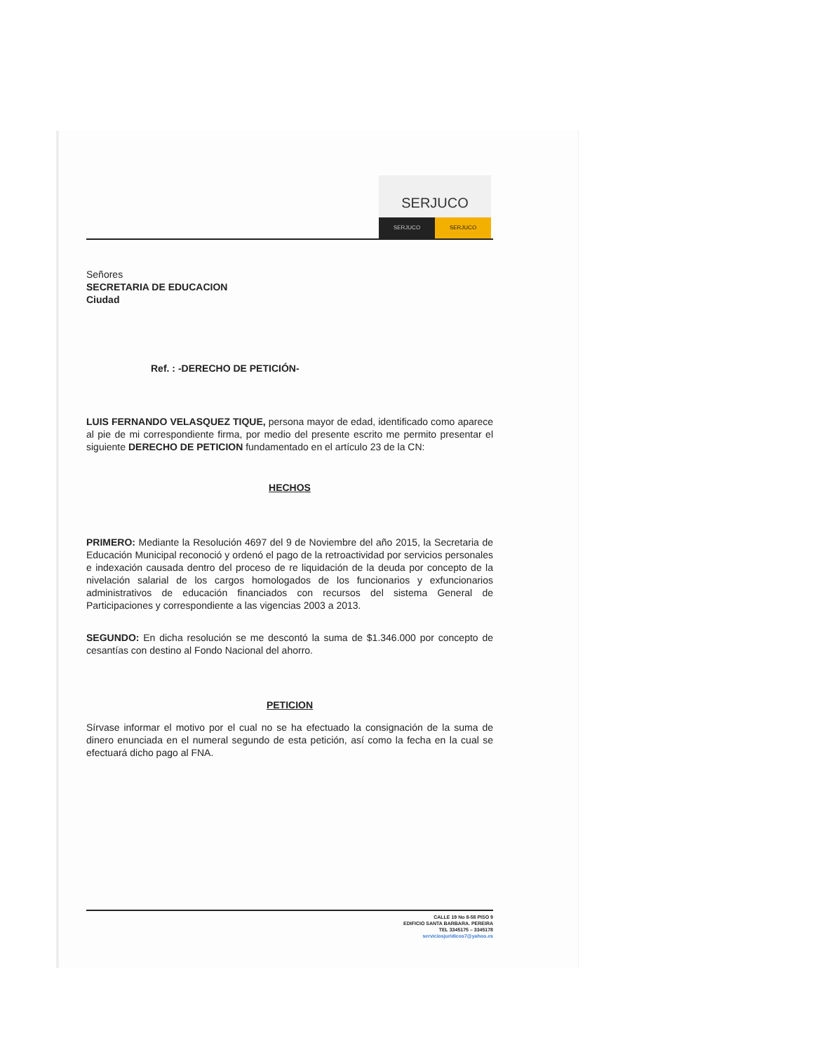SERJUCO
SERJUCO SERJUCO
Señores
SECRETARIA DE EDUCACION
Ciudad
Ref. : -DERECHO DE PETICIÓN-
LUIS FERNANDO VELASQUEZ TIQUE, persona mayor de edad, identificado como aparece al pie de mi correspondiente firma, por medio del presente escrito me permito presentar el siguiente DERECHO DE PETICION fundamentado en el artículo 23 de la CN:
HECHOS
PRIMERO: Mediante la Resolución 4697 del 9 de Noviembre del año 2015, la Secretaria de Educación Municipal reconoció y ordenó el pago de la retroactividad por servicios personales e indexación causada dentro del proceso de re liquidación de la deuda por concepto de la nivelación salarial de los cargos homologados de los funcionarios y exfuncionarios administrativos de educación financiados con recursos del sistema General de Participaciones y correspondiente a las vigencias 2003 a 2013.
SEGUNDO: En dicha resolución se me descontó la suma de $1.346.000 por concepto de cesantías con destino al Fondo Nacional del ahorro.
PETICION
Sírvase informar el motivo por el cual no se ha efectuado la consignación de la suma de dinero enunciada en el numeral segundo de esta petición, así como la fecha en la cual se efectuará dicho pago al FNA.
CALLE 19 No 8-58 PISO 9
EDIFICIO SANTA BARBARA. PEREIRA
TEL 3345175 – 3345178
serviciosjuridicos7@yahoo.es